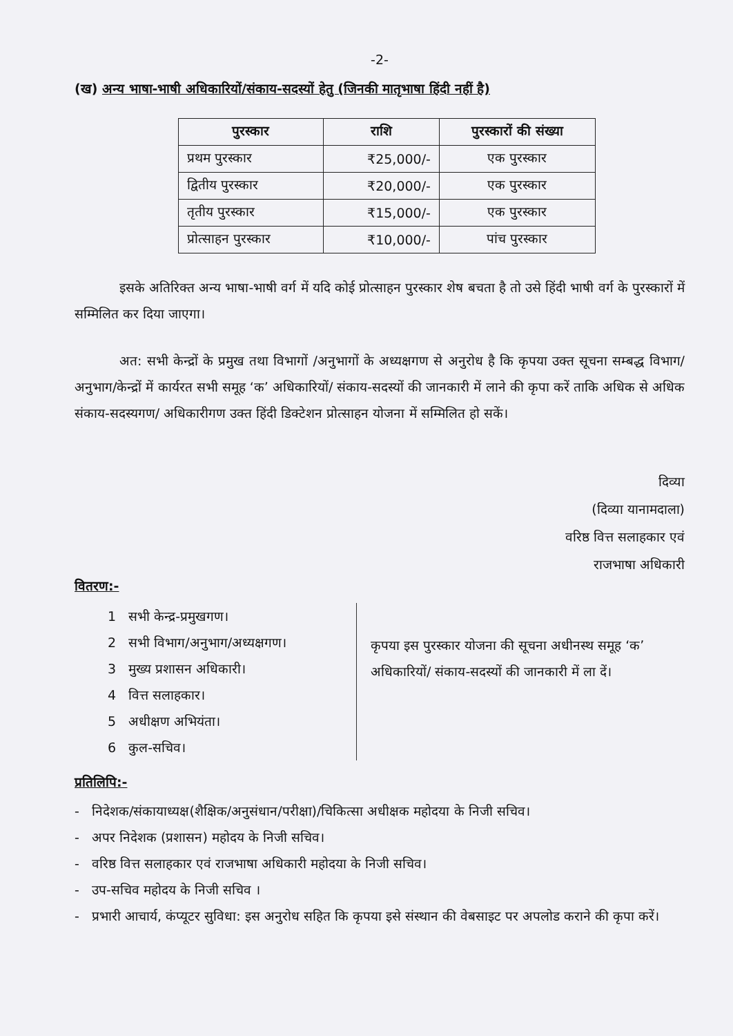-2-
(ख) अन्य भाषा-भाषी अधिकारियों/संकाय-सदस्यों हेतु (जिनकी मातृभाषा हिंदी नहीं है)
| पुरस्कार | राशि | पुरस्कारों की संख्या |
| --- | --- | --- |
| प्रथम पुरस्कार | ₹25,000/- | एक पुरस्कार |
| द्वितीय पुरस्कार | ₹20,000/- | एक पुरस्कार |
| तृतीय पुरस्कार | ₹15,000/- | एक पुरस्कार |
| प्रोत्साहन पुरस्कार | ₹10,000/- | पांच पुरस्कार |
इसके अतिरिक्त अन्य भाषा-भाषी वर्ग में यदि कोई प्रोत्साहन पुरस्कार शेष बचता है तो उसे हिंदी भाषी वर्ग के पुरस्कारों में सम्मिलित कर दिया जाएगा।
अत: सभी केन्द्रों के प्रमुख तथा विभागों /अनुभागों के अध्यक्षगण से अनुरोध है कि कृपया उक्त सूचना सम्बद्ध विभाग/अनुभाग/केन्द्रों में कार्यरत सभी समूह ‘क’ अधिकारियों/ संकाय-सदस्यों की जानकारी में लाने की कृपा करें ताकि अधिक से अधिक संकाय-सदस्यगण/ अधिकारीगण उक्त हिंदी डिक्टेशन प्रोत्साहन योजना में सम्मिलित हो सकें।
दिव्या
(दिव्या यानामदाला)
वरिष्ठ वित्त सलाहकार एवं
राजभाषा अधिकारी
वितरण:-
1 सभी केन्द्र-प्रमुखगण।
2 सभी विभाग/अनुभाग/अध्यक्षगण।
3 मुख्य प्रशासन अधिकारी।
4 वित्त सलाहकार।
5 अधीक्षण अभियंता।
6 कुल-सचिव।
कृपया इस पुरस्कार योजना की सूचना अधीनस्थ समूह ‘क’ अधिकारियों/ संकाय-सदस्यों की जानकारी में ला दें।
प्रतिलिपि:-
- निदेशक/संकायाध्यक्ष(शैक्षिक/अनुसंधान/परीक्षा)/चिकित्सा अधीक्षक महोदया के निजी सचिव।
- अपर निदेशक (प्रशासन) महोदय के निजी सचिव।
- वरिष्ठ वित्त सलाहकार एवं राजभाषा अधिकारी महोदया के निजी सचिव।
- उप-सचिव महोदय के निजी सचिव ।
- प्रभारी आचार्य, कंप्यूटर सुविधा: इस अनुरोध सहित कि कृपया इसे संस्थान की वेबसाइट पर अपलोड कराने की कृपा करें।